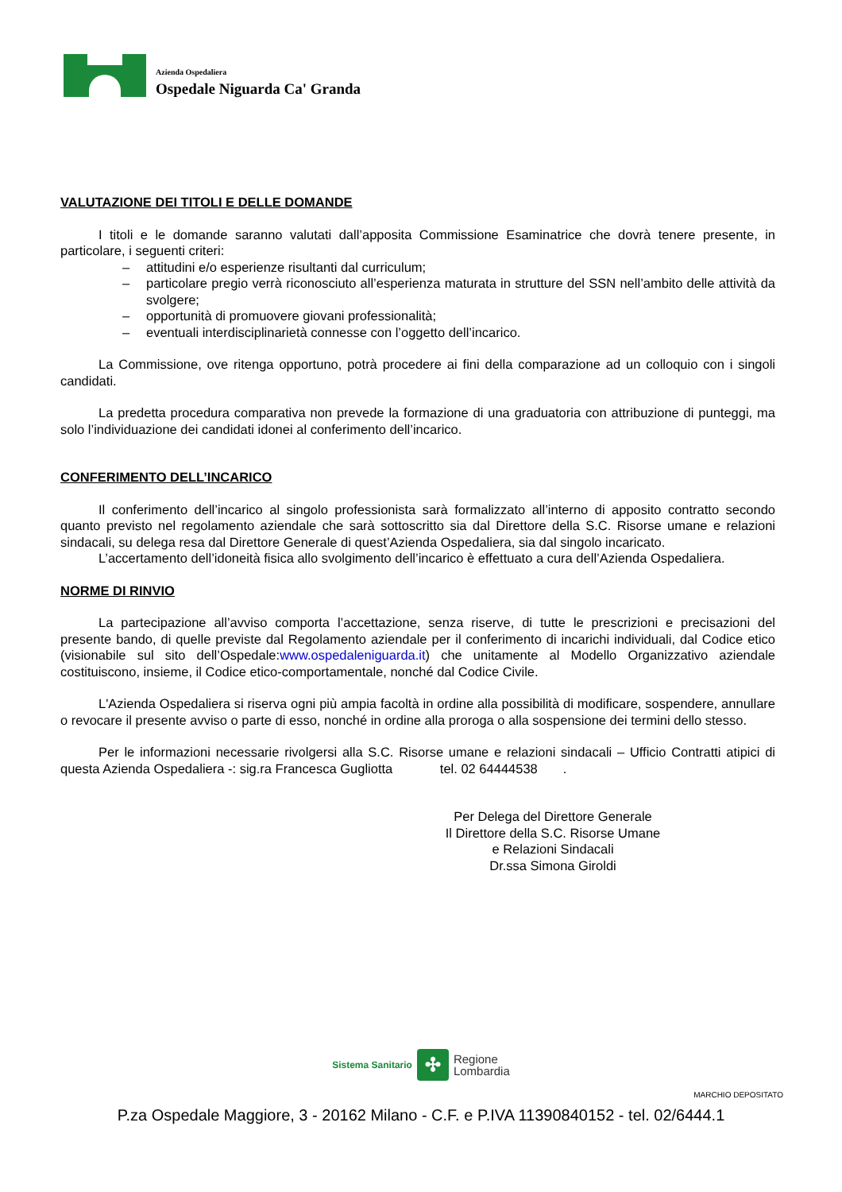Azienda Ospedaliera
Ospedale Niguarda Ca' Granda
VALUTAZIONE DEI TITOLI E DELLE DOMANDE
I titoli e le domande saranno valutati dall’apposita Commissione Esaminatrice che dovrà tenere presente, in particolare, i seguenti criteri:
– attitudini e/o esperienze risultanti dal curriculum;
– particolare pregio verrà riconosciuto all’esperienza maturata in strutture del SSN nell’ambito delle attività da svolgere;
– opportunità di promuovere giovani professionalità;
– eventuali interdisciplinarietà connesse con l’oggetto dell’incarico.
La Commissione, ove ritenga opportuno, potrà procedere ai fini della comparazione ad un colloquio con i singoli candidati.
La predetta procedura comparativa non prevede la formazione di una graduatoria con attribuzione di punteggi, ma solo l’individuazione dei candidati idonei al conferimento dell’incarico.
CONFERIMENTO DELL’INCARICO
Il conferimento dell’incarico al singolo professionista sarà formalizzato all’interno di apposito contratto secondo quanto previsto nel regolamento aziendale che sarà sottoscritto sia dal Direttore della S.C. Risorse umane e relazioni sindacali, su delega resa dal Direttore Generale di quest’Azienda Ospedaliera, sia dal singolo incaricato.
L’accertamento dell’idoneità fisica allo svolgimento dell’incarico è effettuato a cura dell’Azienda Ospedaliera.
NORME DI RINVIO
La partecipazione all’avviso comporta l’accettazione, senza riserve, di tutte le prescrizioni e precisazioni del presente bando, di quelle previste dal Regolamento aziendale per il conferimento di incarichi individuali, dal Codice etico (visionabile sul sito dell’Ospedale:www.ospedaleniguarda.it) che unitamente al Modello Organizzativo aziendale costituiscono, insieme, il Codice etico-comportamentale, nonché dal Codice Civile.
L'Azienda Ospedaliera si riserva ogni più ampia facoltà in ordine alla possibilità di modificare, sospendere, annullare o revocare il presente avviso o parte di esso, nonché in ordine alla proroga o alla sospensione dei termini dello stesso.
Per le informazioni necessarie rivolgersi alla S.C. Risorse umane e relazioni sindacali – Ufficio Contratti atipici di questa Azienda Ospedaliera -: sig.ra Francesca Gugliotta tel. 02 64444538 .
Per Delega del Direttore Generale
Il Direttore della S.C. Risorse Umane
e Relazioni Sindacali
Dr.ssa Simona Giroldi
Sistema Sanitario ✣ Regione
Lombardia
MARCHIO DEPOSITATO
P.za Ospedale Maggiore, 3 - 20162 Milano - C.F. e P.IVA 11390840152 - tel. 02/6444.1